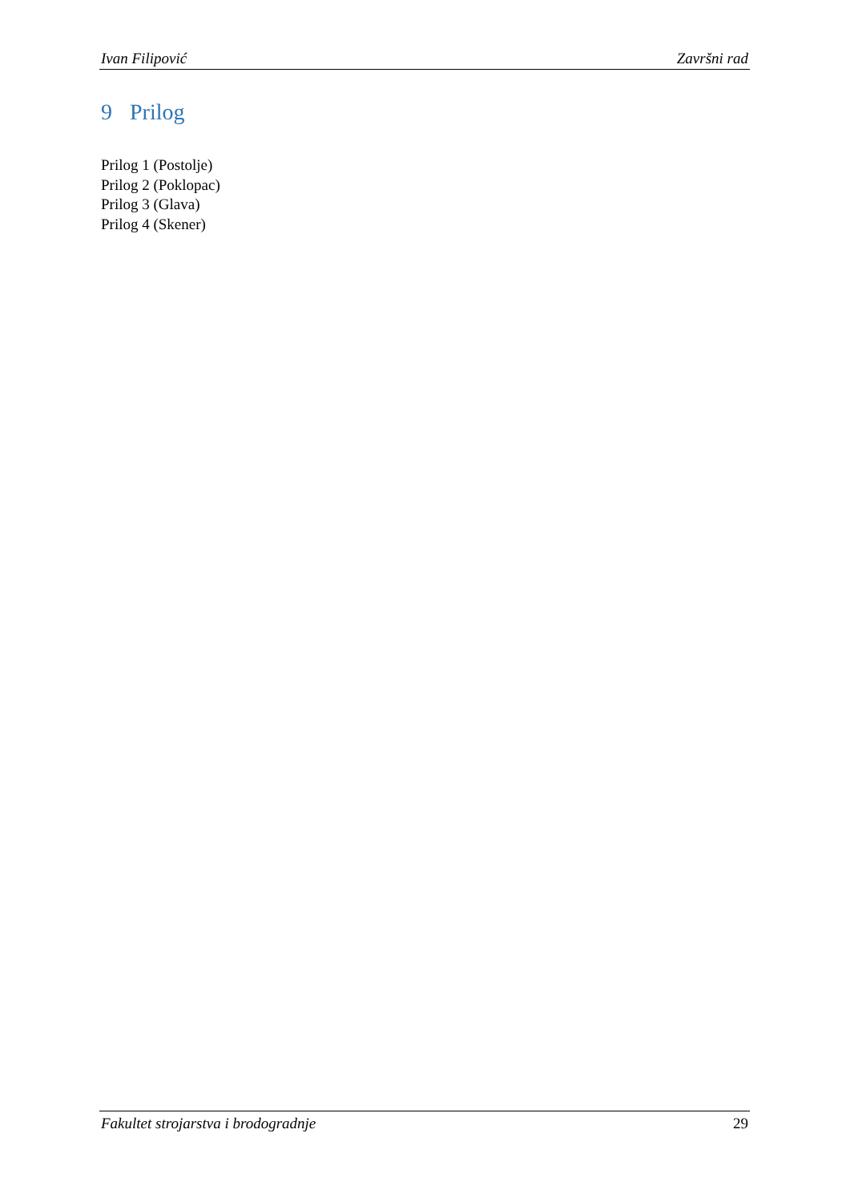Ivan Filipović Završni rad
9 Prilog
Prilog 1 (Postolje)
Prilog 2 (Poklopac)
Prilog 3 (Glava)
Prilog 4 (Skener)
Fakultet strojarstva i brodogradnje 29